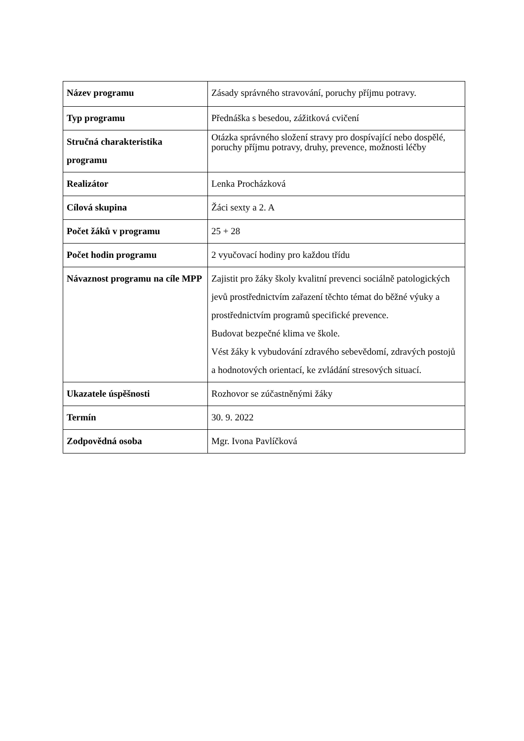| Název programu | Zásady správného stravování, poruchy příjmu potravy. |
| Typ programu | Přednáška s besedou, zážitková cvičení |
| Stručná charakteristika programu | Otázka správného složení stravy pro dospívající nebo dospělé, poruchy příjmu potravy, druhy, prevence, možnosti léčby |
| Realizátor | Lenka Procházková |
| Cílová skupina | Žáci sexty a 2. A |
| Počet žáků v programu | 25 + 28 |
| Počet hodin programu | 2 vyučovací hodiny pro každou třídu |
| Návaznost programu na cíle MPP | Zajistit pro žáky školy kvalitní prevenci sociálně patologických jevů prostřednictvím zařazení těchto témat do běžné výuky a prostřednictvím programů specifické prevence. Budovat bezpečné klima ve škole. Vést žáky k vybudování zdravého sebevědomí, zdravých postojů a hodnotových orientací, ke zvládání stresových situací. |
| Ukazatele úspěšnosti | Rozhovor se zúčastněnými žáky |
| Termín | 30. 9. 2022 |
| Zodpovědná osoba | Mgr. Ivona Pavlíčková |